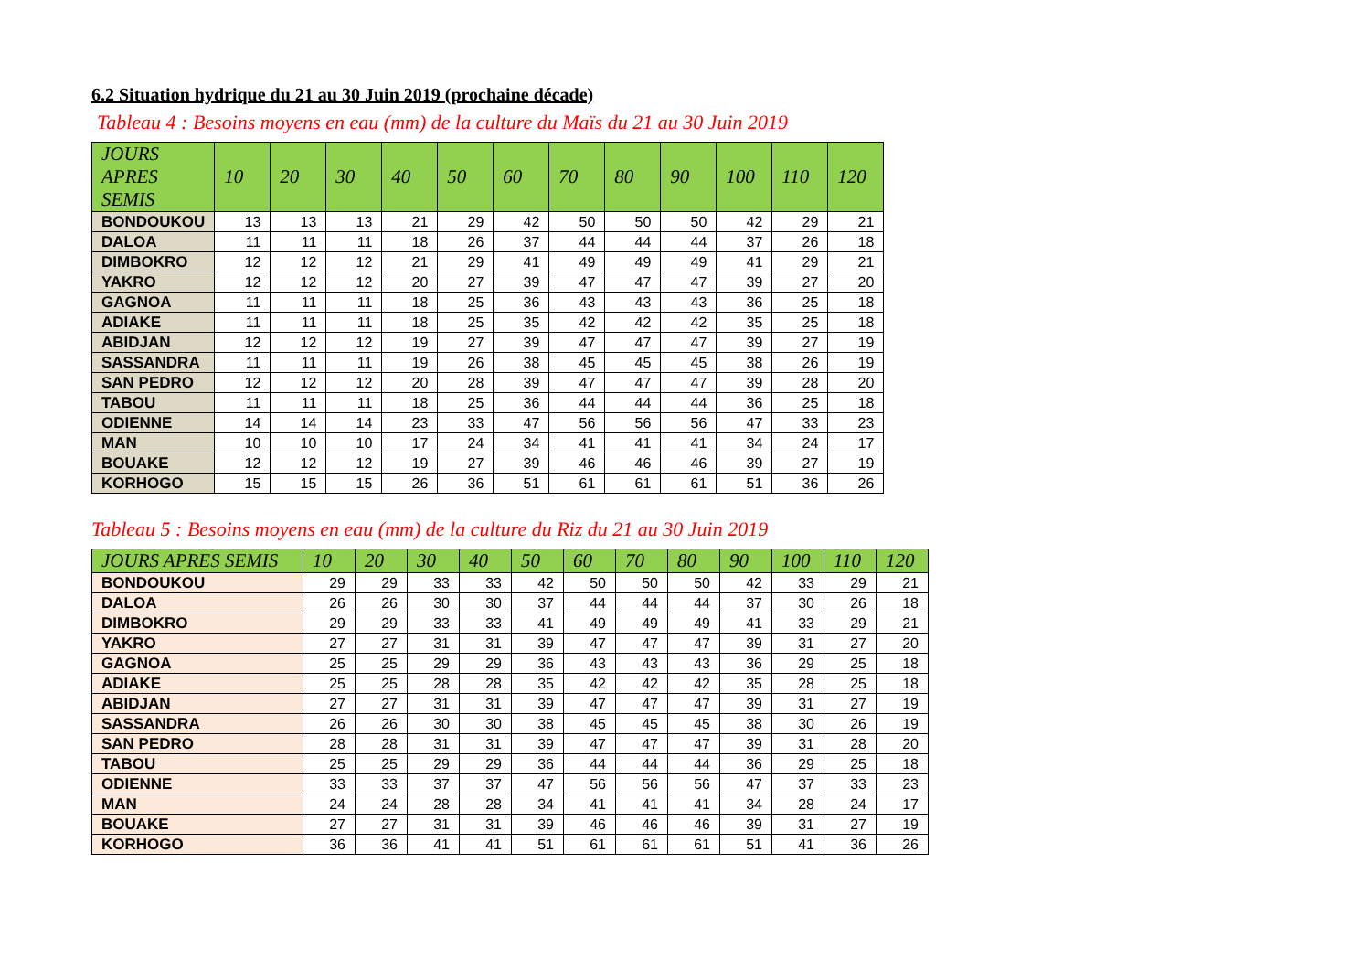6.2 Situation hydrique du 21 au 30 Juin 2019 (prochaine décade)
Tableau 4 : Besoins moyens en eau (mm) de la culture du Maïs du 21 au 30 Juin 2019
| JOURS APRES SEMIS | 10 | 20 | 30 | 40 | 50 | 60 | 70 | 80 | 90 | 100 | 110 | 120 |
| --- | --- | --- | --- | --- | --- | --- | --- | --- | --- | --- | --- | --- |
| BONDOUKOU | 13 | 13 | 13 | 21 | 29 | 42 | 50 | 50 | 50 | 42 | 29 | 21 |
| DALOA | 11 | 11 | 11 | 18 | 26 | 37 | 44 | 44 | 44 | 37 | 26 | 18 |
| DIMBOKRO | 12 | 12 | 12 | 21 | 29 | 41 | 49 | 49 | 49 | 41 | 29 | 21 |
| YAKRO | 12 | 12 | 12 | 20 | 27 | 39 | 47 | 47 | 47 | 39 | 27 | 20 |
| GAGNOA | 11 | 11 | 11 | 18 | 25 | 36 | 43 | 43 | 43 | 36 | 25 | 18 |
| ADIAKE | 11 | 11 | 11 | 18 | 25 | 35 | 42 | 42 | 42 | 35 | 25 | 18 |
| ABIDJAN | 12 | 12 | 12 | 19 | 27 | 39 | 47 | 47 | 47 | 39 | 27 | 19 |
| SASSANDRA | 11 | 11 | 11 | 19 | 26 | 38 | 45 | 45 | 45 | 38 | 26 | 19 |
| SAN PEDRO | 12 | 12 | 12 | 20 | 28 | 39 | 47 | 47 | 47 | 39 | 28 | 20 |
| TABOU | 11 | 11 | 11 | 18 | 25 | 36 | 44 | 44 | 44 | 36 | 25 | 18 |
| ODIENNE | 14 | 14 | 14 | 23 | 33 | 47 | 56 | 56 | 56 | 47 | 33 | 23 |
| MAN | 10 | 10 | 10 | 17 | 24 | 34 | 41 | 41 | 41 | 34 | 24 | 17 |
| BOUAKE | 12 | 12 | 12 | 19 | 27 | 39 | 46 | 46 | 46 | 39 | 27 | 19 |
| KORHOGO | 15 | 15 | 15 | 26 | 36 | 51 | 61 | 61 | 61 | 51 | 36 | 26 |
Tableau 5 : Besoins moyens en eau (mm) de la culture du Riz du 21 au 30 Juin 2019
| JOURS APRES SEMIS | 10 | 20 | 30 | 40 | 50 | 60 | 70 | 80 | 90 | 100 | 110 | 120 |
| --- | --- | --- | --- | --- | --- | --- | --- | --- | --- | --- | --- | --- |
| BONDOUKOU | 29 | 29 | 33 | 33 | 42 | 50 | 50 | 50 | 42 | 33 | 29 | 21 |
| DALOA | 26 | 26 | 30 | 30 | 37 | 44 | 44 | 44 | 37 | 30 | 26 | 18 |
| DIMBOKRO | 29 | 29 | 33 | 33 | 41 | 49 | 49 | 49 | 41 | 33 | 29 | 21 |
| YAKRO | 27 | 27 | 31 | 31 | 39 | 47 | 47 | 47 | 39 | 31 | 27 | 20 |
| GAGNOA | 25 | 25 | 29 | 29 | 36 | 43 | 43 | 43 | 36 | 29 | 25 | 18 |
| ADIAKE | 25 | 25 | 28 | 28 | 35 | 42 | 42 | 42 | 35 | 28 | 25 | 18 |
| ABIDJAN | 27 | 27 | 31 | 31 | 39 | 47 | 47 | 47 | 39 | 31 | 27 | 19 |
| SASSANDRA | 26 | 26 | 30 | 30 | 38 | 45 | 45 | 45 | 38 | 30 | 26 | 19 |
| SAN PEDRO | 28 | 28 | 31 | 31 | 39 | 47 | 47 | 47 | 39 | 31 | 28 | 20 |
| TABOU | 25 | 25 | 29 | 29 | 36 | 44 | 44 | 44 | 36 | 29 | 25 | 18 |
| ODIENNE | 33 | 33 | 37 | 37 | 47 | 56 | 56 | 56 | 47 | 37 | 33 | 23 |
| MAN | 24 | 24 | 28 | 28 | 34 | 41 | 41 | 41 | 34 | 28 | 24 | 17 |
| BOUAKE | 27 | 27 | 31 | 31 | 39 | 46 | 46 | 46 | 39 | 31 | 27 | 19 |
| KORHOGO | 36 | 36 | 41 | 41 | 51 | 61 | 61 | 61 | 51 | 41 | 36 | 26 |